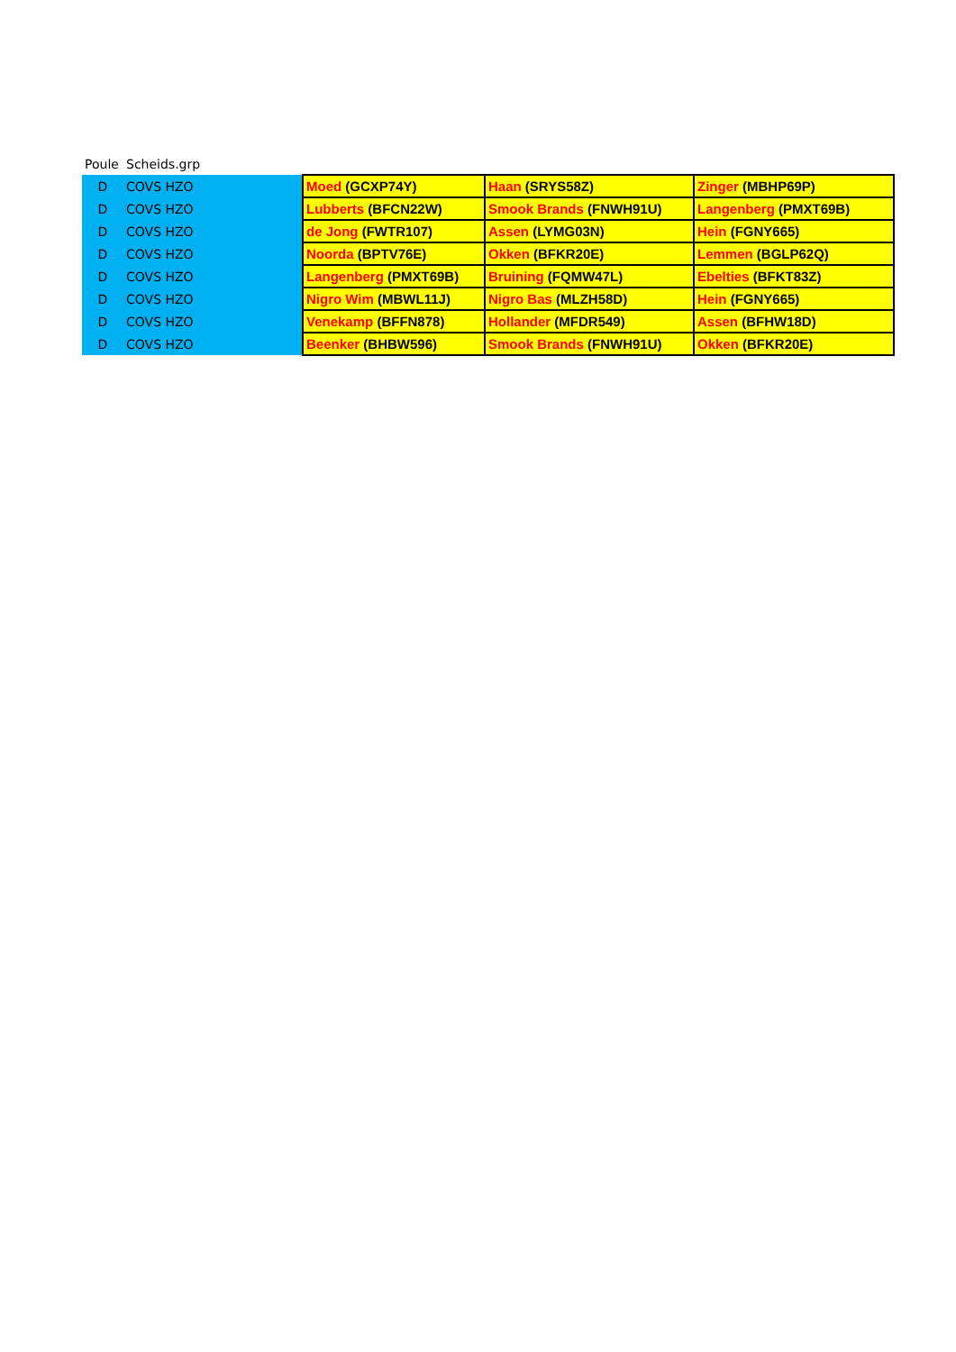| Poule | Scheids.grp | | | |
| --- | --- | --- | --- | --- |
| D | COVS HZO | Moed (GCXP74Y) | Haan (SRYS58Z) | Zinger (MBHP69P) |
| D | COVS HZO | Lubberts (BFCN22W) | Smook Brands (FNWH91U) | Langenberg (PMXT69B) |
| D | COVS HZO | de Jong (FWTR107) | Assen (LYMG03N) | Hein (FGNY665) |
| D | COVS HZO | Noorda (BPTV76E) | Okken (BFKR20E) | Lemmen (BGLP62Q) |
| D | COVS HZO | Langenberg (PMXT69B) | Bruining (FQMW47L) | Ebelties (BFKT83Z) |
| D | COVS HZO | Nigro Wim (MBWL11J) | Nigro Bas (MLZH58D) | Hein (FGNY665) |
| D | COVS HZO | Venekamp (BFFN878) | Hollander (MFDR549) | Assen (BFHW18D) |
| D | COVS HZO | Beenker (BHBW596) | Smook Brands (FNWH91U) | Okken (BFKR20E) |